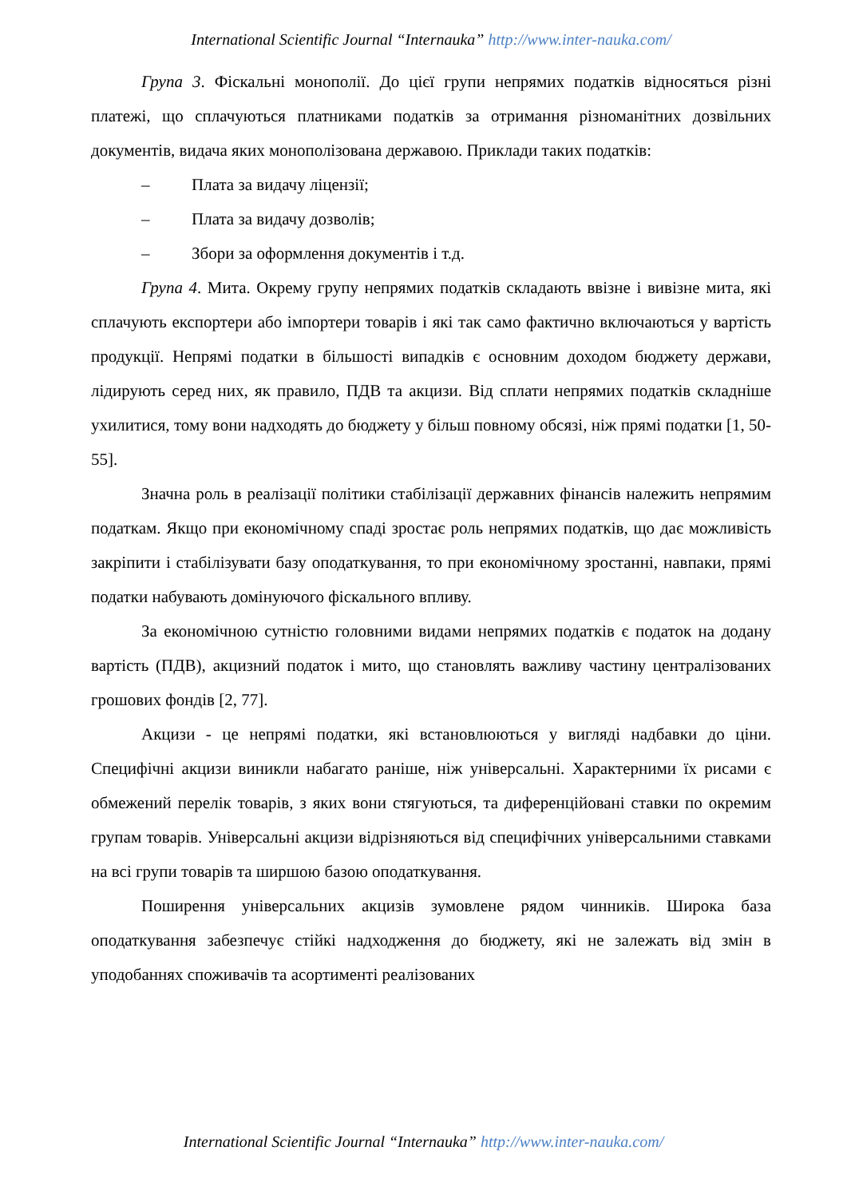International Scientific Journal “Internauka” http://www.inter-nauka.com/
Група 3. Фіскальні монополії. До цієї групи непрямих податків відносяться різні платежі, що сплачуються платниками податків за отримання різноманітних дозвільних документів, видача яких монополізована державою. Приклади таких податків:
– Плата за видачу ліцензії;
– Плата за видачу дозволів;
– Збори за оформлення документів і т.д.
Група 4. Мита. Окрему групу непрямих податків складають ввізне і вивізне мита, які сплачують експортери або імпортери товарів і які так само фактично включаються у вартість продукції. Непрямі податки в більшості випадків є основним доходом бюджету держави, лідирують серед них, як правило, ПДВ та акцизи. Від сплати непрямих податків складніше ухилитися, тому вони надходять до бюджету у більш повному обсязі, ніж прямі податки [1, 50-55].
Значна роль в реалізації політики стабілізації державних фінансів належить непрямим податкам. Якщо при економічному спаді зростає роль непрямих податків, що дає можливість закріпити і стабілізувати базу оподаткування, то при економічному зростанні, навпаки, прямі податки набувають домінуючого фіскального впливу.
За економічною сутністю головними видами непрямих податків є податок на додану вартість (ПДВ), акцизний податок і мито, що становлять важливу частину централізованих грошових фондів [2, 77].
Акцизи - це непрямі податки, які встановлюються у вигляді надбавки до ціни. Специфічні акцизи виникли набагато раніше, ніж універсальні. Характерними їх рисами є обмежений перелік товарів, з яких вони стягуються, та диференційовані ставки по окремим групам товарів. Універсальні акцизи відрізняються від специфічних універсальними ставками на всі групи товарів та ширшою базою оподаткування.
Поширення універсальних акцизів зумовлене рядом чинників. Широка база оподаткування забезпечує стійкі надходження до бюджету, які не залежать від змін в уподобаннях споживачів та асортименті реалізованих
International Scientific Journal “Internauka” http://www.inter-nauka.com/